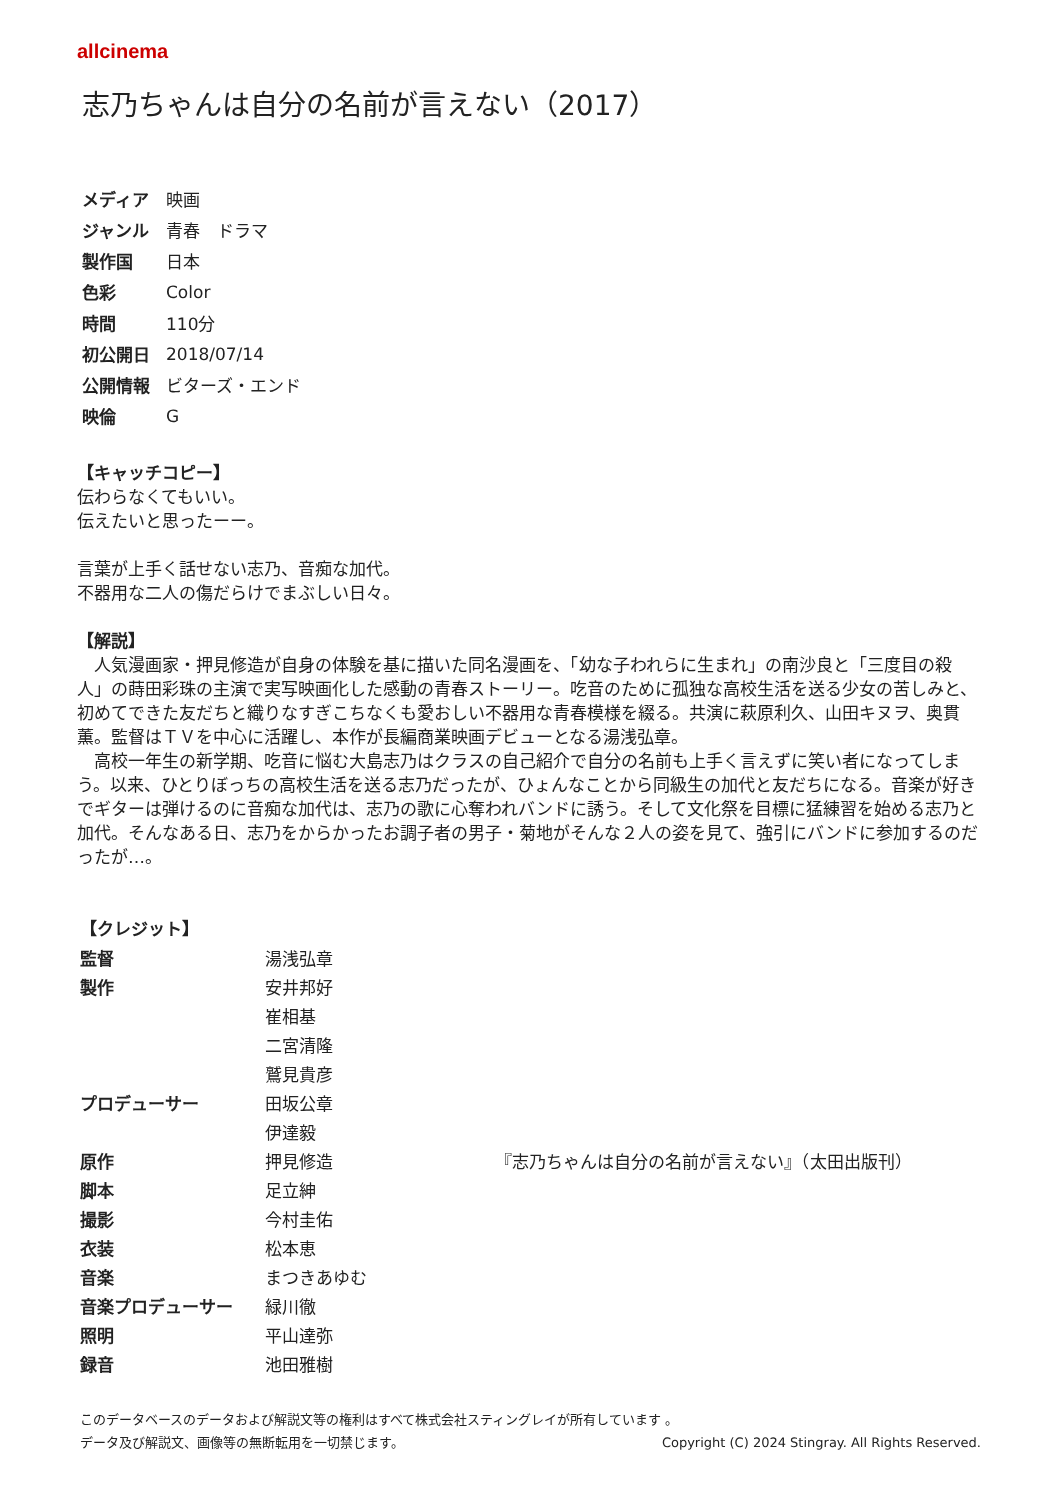allcinema
志乃ちゃんは自分の名前が言えない（2017）
| メディア | 映画 |
| ジャンル | 青春 ドラマ |
| 製作国 | 日本 |
| 色彩 | Color |
| 時間 | 110分 |
| 初公開日 | 2018/07/14 |
| 公開情報 | ビターズ・エンド |
| 映倫 | G |
【キャッチコピー】
伝わらなくてもいい。
伝えたいと思ったーー。
言葉が上手く話せない志乃、音痴な加代。
不器用な二人の傷だらけでまぶしい日々。
【解説】
　人気漫画家・押見修造が自身の体験を基に描いた同名漫画を、「幼な子われらに生まれ」の南沙良と「三度目の殺人」の蒔田彩珠の主演で実写映画化した感動の青春ストーリー。吃音のために孤独な高校生活を送る少女の苦しみと、初めてできた友だちと織りなすぎこちなくも愛おしい不器用な青春模様を綴る。共演に萩原利久、山田キヌヲ、奥貫薫。監督はＴＶを中心に活躍し、本作が長編商業映画デビューとなる湯浅弘章。
　高校一年生の新学期、吃音に悩む大島志乃はクラスの自己紹介で自分の名前も上手く言えずに笑い者になってしまう。以来、ひとりぼっちの高校生活を送る志乃だったが、ひょんなことから同級生の加代と友だちになる。音楽が好きでギターは弾けるのに音痴な加代は、志乃の歌に心奪われバンドに誘う。そして文化祭を目標に猛練習を始める志乃と加代。そんなある日、志乃をからかったお調子者の男子・菊地がそんな２人の姿を見て、強引にバンドに参加するのだったが…。
【クレジット】
| 監督 | 湯浅弘章 | |
| 製作 | 安井邦好 | |
| | 崔相基 | |
| | 二宮清隆 | |
| | 鷲見貴彦 | |
| プロデューサー | 田坂公章 | |
| | 伊達毅 | |
| 原作 | 押見修造 | 『志乃ちゃんは自分の名前が言えない』（太田出版刊） |
| 脚本 | 足立紳 | |
| 撮影 | 今村圭佑 | |
| 衣装 | 松本恵 | |
| 音楽 | まつきあゆむ | |
| 音楽プロデューサー | 緑川徹 | |
| 照明 | 平山達弥 | |
| 録音 | 池田雅樹 | |
このデータベースのデータおよび解説文等の権利はすべて株式会社スティングレイが所有しています 。
データ及び解説文、画像等の無断転用を一切禁じます。 Copyright (C) 2024 Stingray. All Rights Reserved.